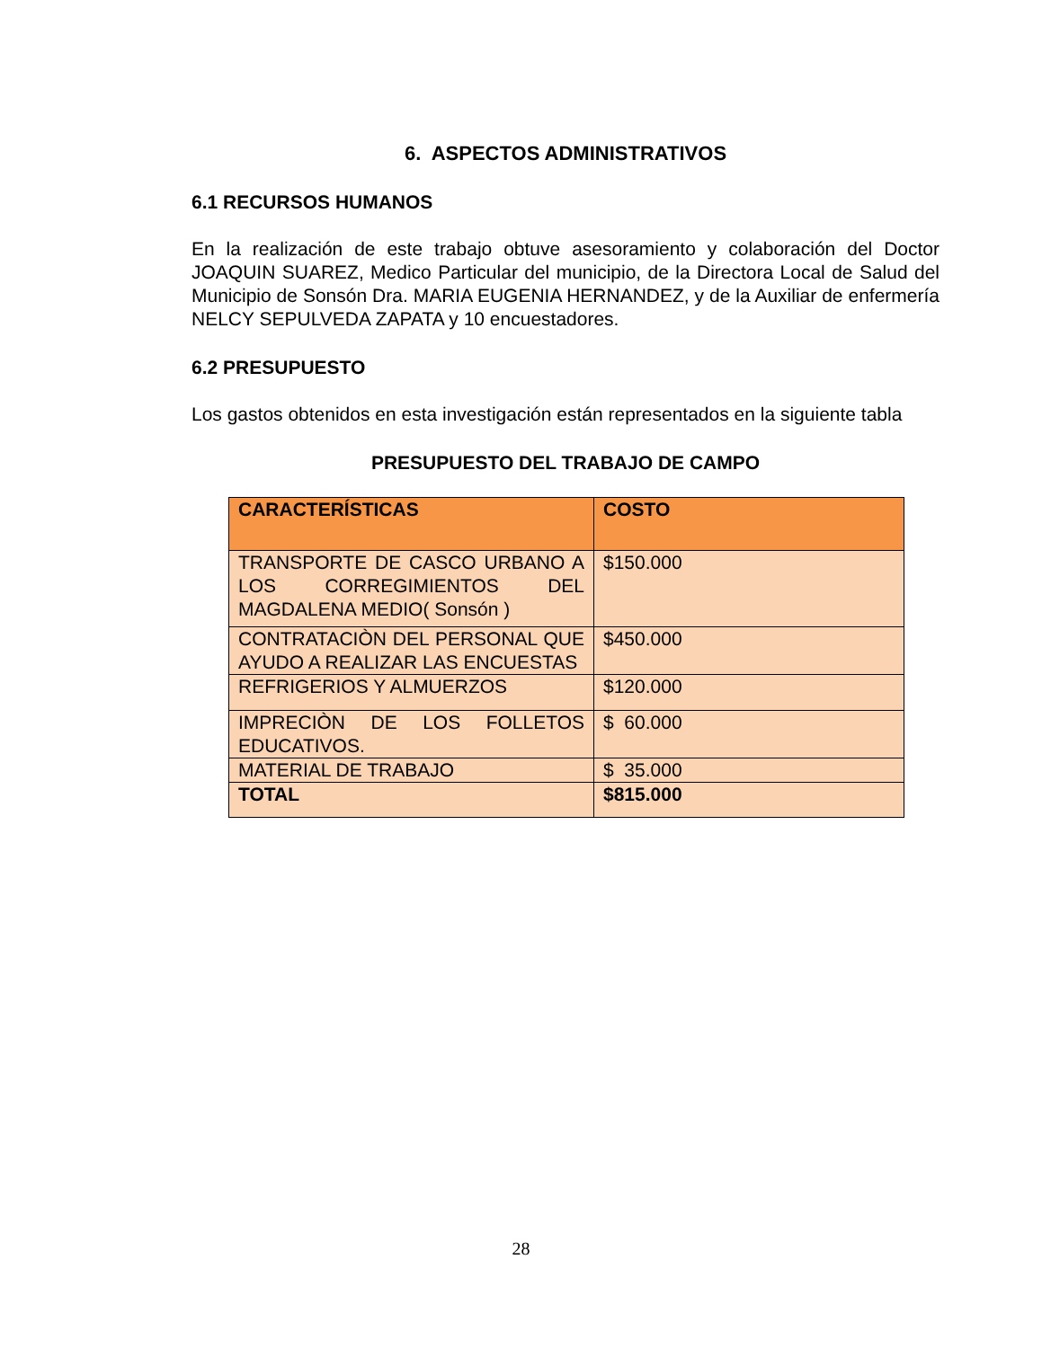6. ASPECTOS ADMINISTRATIVOS
6.1 RECURSOS HUMANOS
En la realización de este trabajo obtuve asesoramiento y colaboración del Doctor JOAQUIN SUAREZ, Medico Particular del municipio, de la Directora Local de Salud del Municipio de Sonsón Dra. MARIA EUGENIA HERNANDEZ, y de la Auxiliar de enfermería NELCY SEPULVEDA ZAPATA y 10 encuestadores.
6.2 PRESUPUESTO
Los gastos obtenidos en esta investigación están representados en la siguiente tabla
PRESUPUESTO DEL TRABAJO DE CAMPO
| CARACTERÍSTICAS | COSTO |
| --- | --- |
| TRANSPORTE DE CASCO URBANO A LOS CORREGIMIENTOS DEL MAGDALENA MEDIO( Sonsón ) | $150.000 |
| CONTRATACIÒN DEL PERSONAL QUE AYUDO A REALIZAR LAS ENCUESTAS | $450.000 |
| REFRIGERIOS Y ALMUERZOS | $120.000 |
| IMPRECIÒN DE LOS FOLLETOS EDUCATIVOS. | $ 60.000 |
| MATERIAL DE TRABAJO | $ 35.000 |
| TOTAL | $815.000 |
28